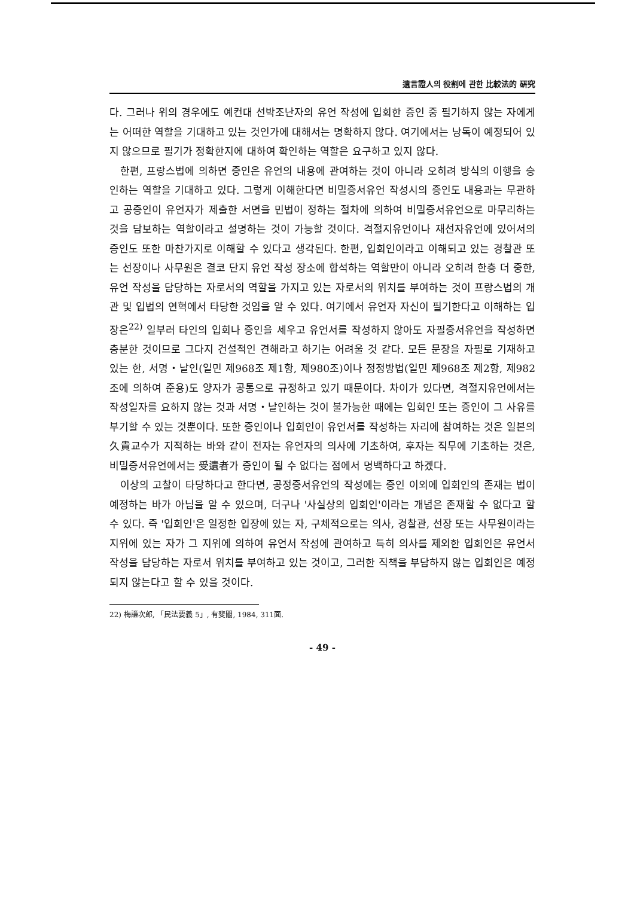遺言證人의 役割에 관한 比較法的 硏究
다. 그러나 위의 경우에도 예컨대 선박조난자의 유언 작성에 입회한 증인 중 필기하지 않는 자에게는 어떠한 역할을 기대하고 있는 것인가에 대해서는 명확하지 않다. 여기에서는 낭독이 예정되어 있지 않으므로 필기가 정확한지에 대하여 확인하는 역할은 요구하고 있지 않다.
한편, 프랑스법에 의하면 증인은 유언의 내용에 관여하는 것이 아니라 오히려 방식의 이행을 승인하는 역할을 기대하고 있다. 그렇게 이해한다면 비밀증서유언 작성시의 증인도 내용과는 무관하고 공증인이 유언자가 제출한 서면을 민법이 정하는 절차에 의하여 비밀증서유언으로 마무리하는 것을 담보하는 역할이라고 설명하는 것이 가능할 것이다. 격절지유언이나 재선자유언에 있어서의 증인도 또한 마찬가지로 이해할 수 있다고 생각된다. 한편, 입회인이라고 이해되고 있는 경찰관 또는 선장이나 사무원은 결코 단지 유언 작성 장소에 합석하는 역할만이 아니라 오히려 한층 더 중한, 유언 작성을 담당하는 자로서의 역할을 가지고 있는 자로서의 위치를 부여하는 것이 프랑스법의 개관 및 입법의 연혁에서 타당한 것임을 알 수 있다. 여기에서 유언자 자신이 필기한다고 이해하는 입장은<sup>22)</sup> 일부러 타인의 입회나 증인을 세우고 유언서를 작성하지 않아도 자필증서유언을 작성하면 충분한 것이므로 그다지 건설적인 견해라고 하기는 어려울 것 같다. 모든 문장을 자필로 기재하고 있는 한, 서명・날인(일민 제968조 제1항, 제980조)이나 정정방법(일민 제968조 제2항, 제982조에 의하여 준용)도 양자가 공통으로 규정하고 있기 때문이다. 차이가 있다면, 격절지유언에서는 작성일자를 요하지 않는 것과 서명・날인하는 것이 불가능한 때에는 입회인 또는 증인이 그 사유를 부기할 수 있는 것뿐이다. 또한 증인이나 입회인이 유언서를 작성하는 자리에 참여하는 것은 일본의 久貴교수가 지적하는 바와 같이 전자는 유언자의 의사에 기초하여, 후자는 직무에 기초하는 것은, 비밀증서유언에서는 受遺者가 증인이 될 수 없다는 점에서 명백하다고 하겠다.
이상의 고찰이 타당하다고 한다면, 공정증서유언의 작성에는 증인 이외에 입회인의 존재는 법이 예정하는 바가 아님을 알 수 있으며, 더구나 '사실상의 입회인'이라는 개념은 존재할 수 없다고 할 수 있다. 즉 '입회인'은 일정한 입장에 있는 자, 구체적으로는 의사, 경찰관, 선장 또는 사무원이라는 지위에 있는 자가 그 지위에 의하여 유언서 작성에 관여하고 특히 의사를 제외한 입회인은 유언서 작성을 담당하는 자로서 위치를 부여하고 있는 것이고, 그러한 직책을 부담하지 않는 입회인은 예정되지 않는다고 할 수 있을 것이다.
22) 梅謙次郞, 「民法要義 5」, 有斐閣, 1984, 311面.
- 49 -